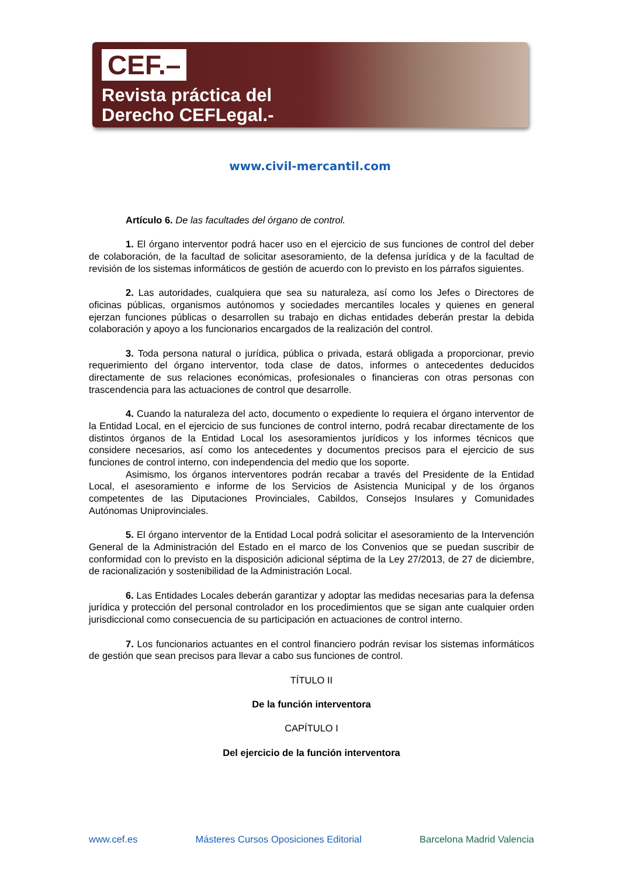CEF.–
Revista práctica del
Derecho CEFLegal.-
www.civil-mercantil.com
Artículo 6. De las facultades del órgano de control.
1. El órgano interventor podrá hacer uso en el ejercicio de sus funciones de control del deber de colaboración, de la facultad de solicitar asesoramiento, de la defensa jurídica y de la facultad de revisión de los sistemas informáticos de gestión de acuerdo con lo previsto en los párrafos siguientes.
2. Las autoridades, cualquiera que sea su naturaleza, así como los Jefes o Directores de oficinas públicas, organismos autónomos y sociedades mercantiles locales y quienes en general ejerzan funciones públicas o desarrollen su trabajo en dichas entidades deberán prestar la debida colaboración y apoyo a los funcionarios encargados de la realización del control.
3. Toda persona natural o jurídica, pública o privada, estará obligada a proporcionar, previo requerimiento del órgano interventor, toda clase de datos, informes o antecedentes deducidos directamente de sus relaciones económicas, profesionales o financieras con otras personas con trascendencia para las actuaciones de control que desarrolle.
4. Cuando la naturaleza del acto, documento o expediente lo requiera el órgano interventor de la Entidad Local, en el ejercicio de sus funciones de control interno, podrá recabar directamente de los distintos órganos de la Entidad Local los asesoramientos jurídicos y los informes técnicos que considere necesarios, así como los antecedentes y documentos precisos para el ejercicio de sus funciones de control interno, con independencia del medio que los soporte.
Asimismo, los órganos interventores podrán recabar a través del Presidente de la Entidad Local, el asesoramiento e informe de los Servicios de Asistencia Municipal y de los órganos competentes de las Diputaciones Provinciales, Cabildos, Consejos Insulares y Comunidades Autónomas Uniprovinciales.
5. El órgano interventor de la Entidad Local podrá solicitar el asesoramiento de la Intervención General de la Administración del Estado en el marco de los Convenios que se puedan suscribir de conformidad con lo previsto en la disposición adicional séptima de la Ley 27/2013, de 27 de diciembre, de racionalización y sostenibilidad de la Administración Local.
6. Las Entidades Locales deberán garantizar y adoptar las medidas necesarias para la defensa jurídica y protección del personal controlador en los procedimientos que se sigan ante cualquier orden jurisdiccional como consecuencia de su participación en actuaciones de control interno.
7. Los funcionarios actuantes en el control financiero podrán revisar los sistemas informáticos de gestión que sean precisos para llevar a cabo sus funciones de control.
TÍTULO II
De la función interventora
CAPÍTULO I
Del ejercicio de la función interventora
www.cef.es Másteres Cursos Oposiciones Editorial Barcelona Madrid Valencia